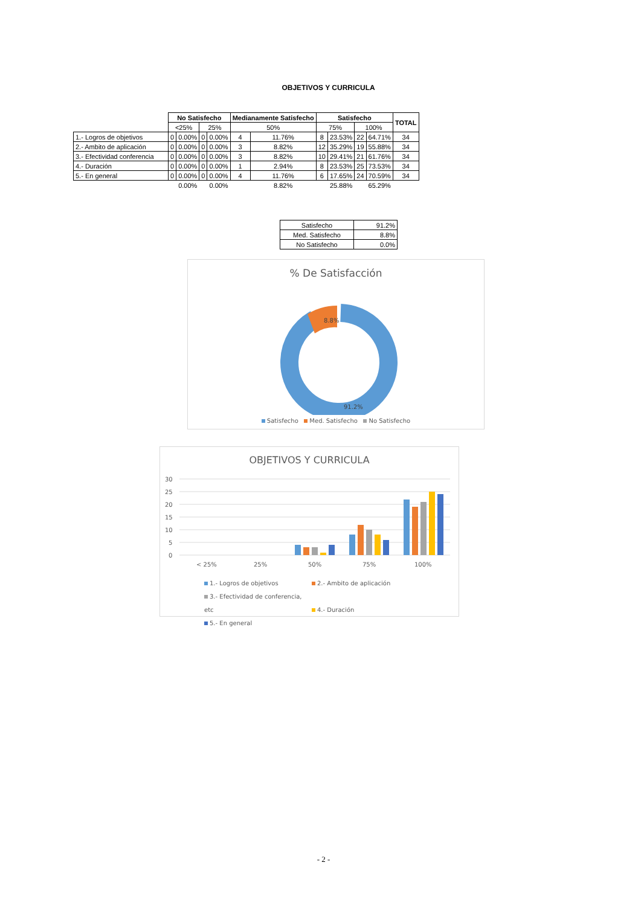OBJETIVOS Y CURRICULA
| | No Satisfecho | | | | Medianamente Satisfecho | | Satisfecho | | | | TOTAL |
| | <25% | | 25% | | 50% | | 75% | | 100% | | |
| 1.- Logros de objetivos | 0 | 0.00% | 0 | 0.00% | 4 | 11.76% | 8 | 23.53% | 22 | 64.71% | 34 |
| 2.- Ambito de aplicación | 0 | 0.00% | 0 | 0.00% | 3 | 8.82% | 12 | 35.29% | 19 | 55.88% | 34 |
| 3.- Efectividad conferencia | 0 | 0.00% | 0 | 0.00% | 3 | 8.82% | 10 | 29.41% | 21 | 61.76% | 34 |
| 4.- Duración | 0 | 0.00% | 0 | 0.00% | 1 | 2.94% | 8 | 23.53% | 25 | 73.53% | 34 |
| 5.- En general | 0 | 0.00% | 0 | 0.00% | 4 | 11.76% | 6 | 17.65% | 24 | 70.59% | 34 |
| | | 0.00% | | 0.00% | | 8.82% | | 25.88% | | 65.29% | |
| Satisfecho | 91.2% |
| Med. Satisfecho | 8.8% |
| No Satisfecho | 0.0% |
% De Satisfacción
8.8%
91.2%
Satisfecho Med. Satisfecho No Satisfecho
OBJETIVOS Y CURRICULA
30
25
20
15
10
5
0
< 25%
25%
50%
75%
100%
1.- Logros de objetivos 2.- Ambito de aplicación
3.- Efectividad de conferencia, etc 4.- Duración
5.- En general
- 2 -